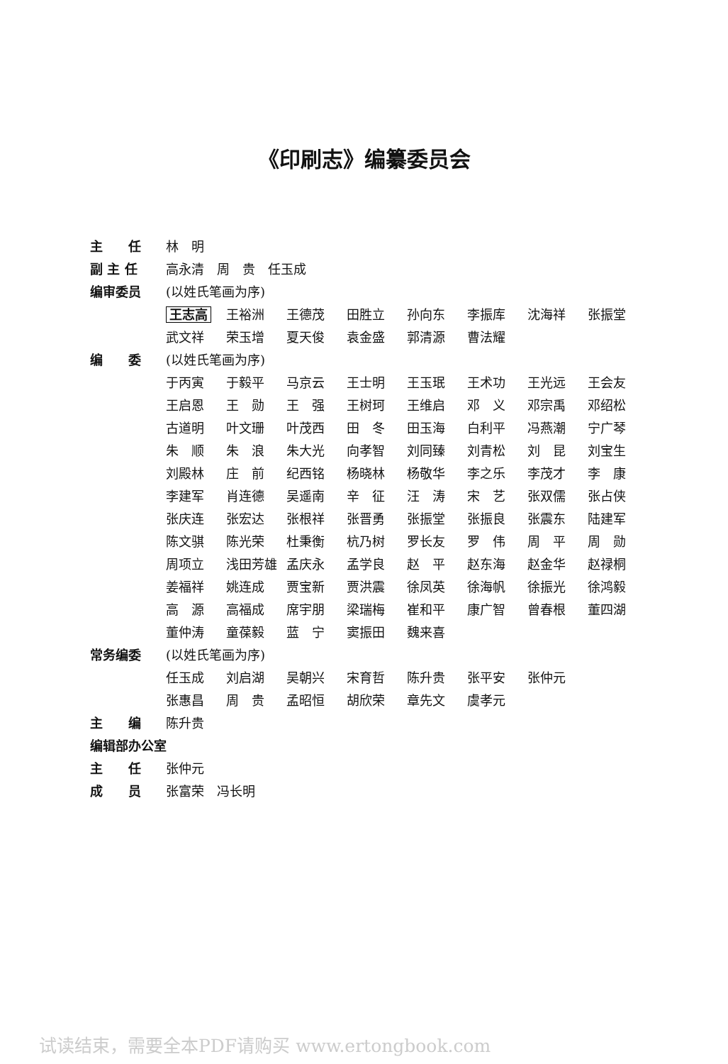《印刷志》编纂委员会
主　　任 林　明
副 主 任 高永清　周　贵　任玉成
编审委员 (以姓氏笔画为序)
王志高 王裕洲 王德茂 田胜立 孙向东 李振库 沈海祥 张振堂
武文祥 荣玉增 夏天俊 袁金盛 郭清源 曹法耀
编　　委 (以姓氏笔画为序)
于丙寅 于毅平 马京云 王士明 王玉珉 王术功 王光远 王会友
王启恩 王　勋 王　强 王树珂 王维启 邓　义 邓宗禹 邓绍松
古道明 叶文珊 叶茂西 田　冬 田玉海 白利平 冯燕潮 宁广琴
朱　顺 朱　浪 朱大光 向孝智 刘同臻 刘青松 刘　昆 刘宝生
刘殿林 庄　前 纪西铭 杨晓林 杨敬华 李之乐 李茂才 李　康
李建军 肖连德 吴遥南 辛　征 汪　涛 宋　艺 张双儒 张占侠
张庆连 张宏达 张根祥 张晋勇 张振堂 张振良 张震东 陆建军
陈文骐 陈光荣 杜秉衡 杭乃树 罗长友 罗　伟 周　平 周　勋
周项立 浅田芳雄 孟庆永 孟学良 赵　平 赵东海 赵金华 赵禄桐
姜福祥 姚连成 贾宝新 贾洪震 徐凤英 徐海帆 徐振光 徐鸿毅
高　源 高福成 席宇朋 梁瑞梅 崔和平 康广智 曾春根 董四湖
董仲涛 童葆毅 蓝　宁 窦振田 魏来喜
常务编委 (以姓氏笔画为序)
任玉成 刘启湖 吴朝兴 宋育哲 陈升贵 张平安 张仲元
张惠昌 周　贵 孟昭恒 胡欣荣 章先文 虞孝元
主　　编 陈升贵
编辑部办公室
主　　任 张仲元
成　　员 张富荣　冯长明
试读结束，需要全本PDF请购买 www.ertongbook.com